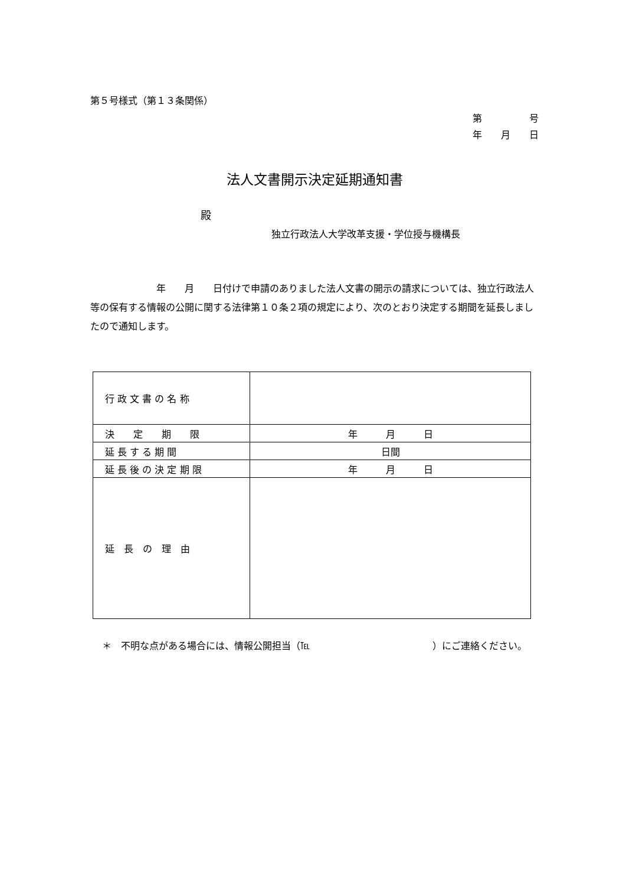第５号様式（第１３条関係）
第　　　　　号
年　　月　　日
法人文書開示決定延期通知書
殿
独立行政法人大学改革支援・学位授与機構長
　　　　　　　年　　月　　日付けで申請のありました法人文書の開示の請求については、独立行政法人等の保有する情報の公開に関する法律第１０条２項の規定により、次のとおり決定する期間を延長しましたので通知します。
| 行 政 文 書 の 名 称 | |
| 決 定 期 限 | 年 月 日 |
| 延 長 す る 期 間 | 日間 |
| 延 長 後 の 決 定 期 限 | 年 月 日 |
| 延 長 の 理 由 | |
＊　不明な点がある場合には、情報公開担当（℡　　　　　　　　　　　　　）にご連絡ください。